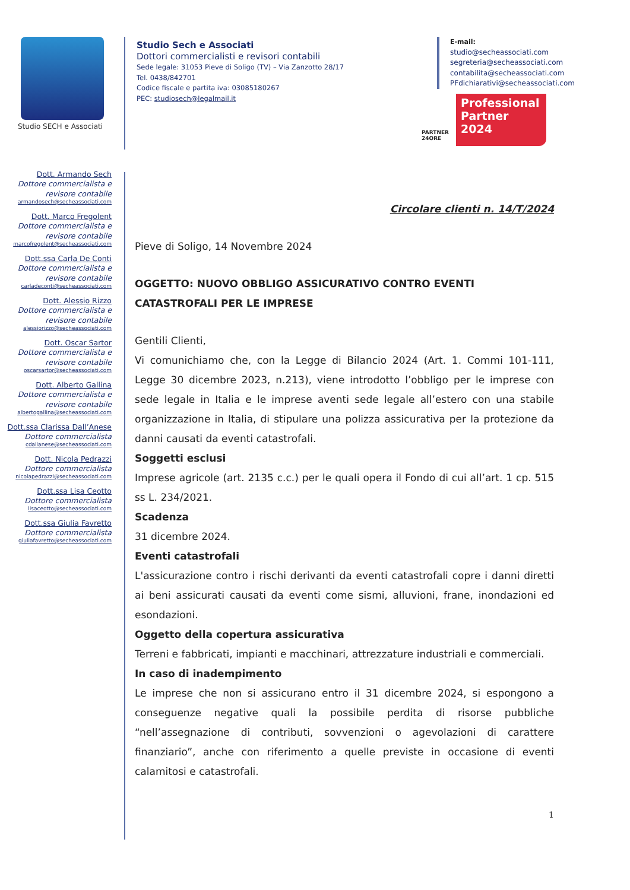Studio SECH e Associati
Studio Sech e Associati
Dottori commercialisti e revisori contabili
Sede legale: 31053 Pieve di Soligo (TV) – Via Zanzotto 28/17
Tel. 0438/842701
Codice fiscale e partita iva: 03085180267
PEC: studiosech@legalmail.it
E-mail:
studio@secheassociati.com
segreteria@secheassociati.com
contabilita@secheassociati.com
PFdichiarativi@secheassociati.com
PARTNER 24ORE
Professional Partner
2024
Dott. Armando Sech
Dottore commercialista e revisore contabile
armandosech@secheassociati.com
Dott. Marco Fregolent
Dottore commercialista e revisore contabile
marcofregolent@secheassociati.com
Dott.ssa Carla De Conti
Dottore commercialista e revisore contabile
carladeconti@secheassociati.com
Dott. Alessio Rizzo
Dottore commercialista e revisore contabile
alessiorizzo@secheassociati.com
Dott. Oscar Sartor
Dottore commercialista e revisore contabile
oscarsartor@secheassociati.com
Dott. Alberto Gallina
Dottore commercialista e revisore contabile
albertogallina@secheassociati.com
Dott.ssa Clarissa Dall’Anese
Dottore commercialista
cdallanese@secheassociati.com
Dott. Nicola Pedrazzi
Dottore commercialista
nicolapedrazzi@secheassociati.com
Dott.ssa Lisa Ceotto
Dottore commercialista
lisaceotto@secheassociati.com
Dott.ssa Giulia Favretto
Dottore commercialista
giuliafavretto@secheassociati.com
Circolare clienti n. 14/T/2024
Pieve di Soligo, 14 Novembre 2024
OGGETTO: NUOVO OBBLIGO ASSICURATIVO CONTRO EVENTI CATASTROFALI PER LE IMPRESE
Gentili Clienti,
Vi comunichiamo che, con la Legge di Bilancio 2024 (Art. 1. Commi 101-111, Legge 30 dicembre 2023, n.213), viene introdotto l’obbligo per le imprese con sede legale in Italia e le imprese aventi sede legale all’estero con una stabile organizzazione in Italia, di stipulare una polizza assicurativa per la protezione da danni causati da eventi catastrofali.
Soggetti esclusi
Imprese agricole (art. 2135 c.c.) per le quali opera il Fondo di cui all’art. 1 cp. 515 ss L. 234/2021.
Scadenza
31 dicembre 2024.
Eventi catastrofali
L'assicurazione contro i rischi derivanti da eventi catastrofali copre i danni diretti ai beni assicurati causati da eventi come sismi, alluvioni, frane, inondazioni ed esondazioni.
Oggetto della copertura assicurativa
Terreni e fabbricati, impianti e macchinari, attrezzature industriali e commerciali.
In caso di inadempimento
Le imprese che non si assicurano entro il 31 dicembre 2024, si espongono a conseguenze negative quali la possibile perdita di risorse pubbliche “nell’assegnazione di contributi, sovvenzioni o agevolazioni di carattere finanziario”, anche con riferimento a quelle previste in occasione di eventi calamitosi e catastrofali.
1